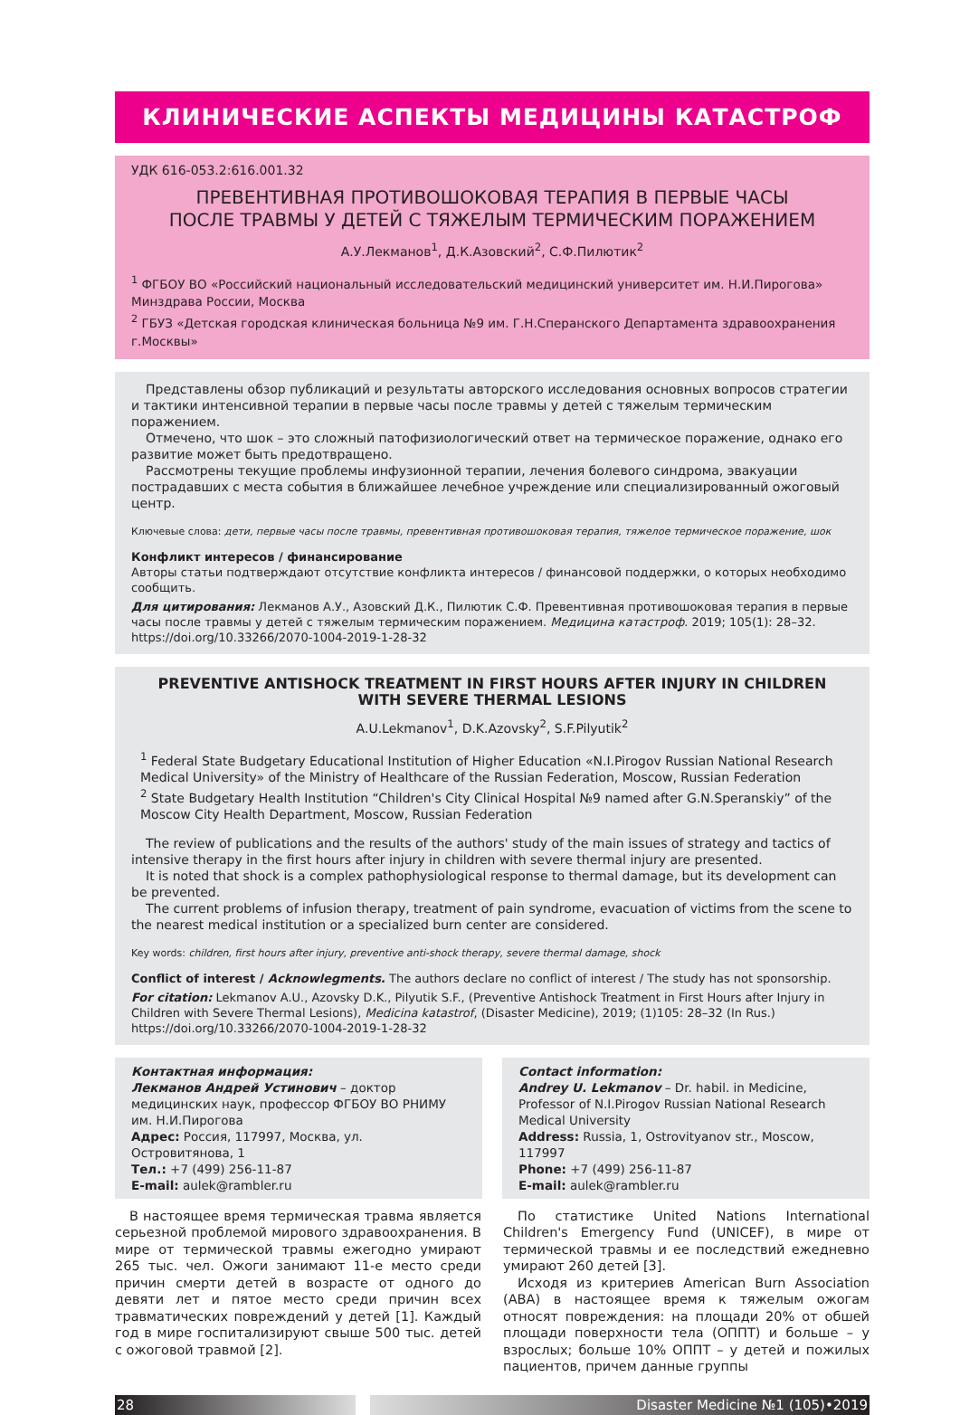КЛИНИЧЕСКИЕ АСПЕКТЫ МЕДИЦИНЫ КАТАСТРОФ
УДК 616-053.2:616.001.32
ПРЕВЕНТИВНАЯ ПРОТИВОШОКОВАЯ ТЕРАПИЯ В ПЕРВЫЕ ЧАСЫ
ПОСЛЕ ТРАВМЫ У ДЕТЕЙ С ТЯЖЕЛЫМ ТЕРМИЧЕСКИМ ПОРАЖЕНИЕМ
А.У.Лекманов<sup>1</sup>, Д.К.Азовский<sup>2</sup>, С.Ф.Пилютик<sup>2</sup>
<sup>1</sup> ФГБОУ ВО «Российский национальный исследовательский медицинский университет им. Н.И.Пирогова» Минздрава России, Москва
<sup>2</sup> ГБУЗ «Детская городская клиническая больница №9 им. Г.Н.Сперанского Департамента здравоохранения г.Москвы»
Представлены обзор публикаций и результаты авторского исследования основных вопросов стратегии и тактики интенсивной терапии в первые часы после травмы у детей с тяжелым термическим поражением.
Отмечено, что шок – это сложный патофизиологический ответ на термическое поражение, однако его развитие может быть предотвращено.
Рассмотрены текущие проблемы инфузионной терапии, лечения болевого синдрома, эвакуации пострадавших с места события в ближайшее лечебное учреждение или специализированный ожоговый центр.
Ключевые слова: дети, первые часы после травмы, превентивная противошоковая терапия, тяжелое термическое поражение, шок
Конфликт интересов / финансирование
Авторы статьи подтверждают отсутствие конфликта интересов / финансовой поддержки, о которых необходимо сообщить.
Для цитирования: Лекманов А.У., Азовский Д.К., Пилютик С.Ф. Превентивная противошоковая терапия в первые часы после травмы у детей с тяжелым термическим поражением. Медицина катастроф. 2019; 105(1): 28–32. https://doi.org/10.33266/2070-1004-2019-1-28-32
PREVENTIVE ANTISHOCK TREATMENT IN FIRST HOURS AFTER INJURY IN CHILDREN
WITH SEVERE THERMAL LESIONS
A.U.Lekmanov<sup>1</sup>, D.K.Azovsky<sup>2</sup>, S.F.Pilyutik<sup>2</sup>
<sup>1</sup> Federal State Budgetary Educational Institution of Higher Education «N.I.Pirogov Russian National Research Medical University» of the Ministry of Healthcare of the Russian Federation, Moscow, Russian Federation
<sup>2</sup> State Budgetary Health Institution “Children's City Clinical Hospital №9 named after G.N.Speranskiy” of the Moscow City Health Department, Moscow, Russian Federation
The review of publications and the results of the authors' study of the main issues of strategy and tactics of intensive therapy in the first hours after injury in children with severe thermal injury are presented.
It is noted that shock is a complex pathophysiological response to thermal damage, but its development can be prevented.
The current problems of infusion therapy, treatment of pain syndrome, evacuation of victims from the scene to the nearest medical institution or a specialized burn center are considered.
Key words: children, first hours after injury, preventive anti-shock therapy, severe thermal damage, shock
Conflict of interest / Acknowlegments. The authors declare no conflict of interest / The study has not sponsorship.
For citation: Lekmanov A.U., Azovsky D.K., Pilyutik S.F., (Preventive Antishock Treatment in First Hours after Injury in Children with Severe Thermal Lesions), Medicina katastrof, (Disaster Medicine), 2019; (1)105: 28–32 (In Rus.) https://doi.org/10.33266/2070-1004-2019-1-28-32
Контактная информация:
Лекманов Андрей Устинович – доктор медицинских наук, профессор ФГБОУ ВО РНИМУ им. Н.И.Пирогова
Адрес: Россия, 117997, Москва, ул. Островитянова, 1
Тел.: +7 (499) 256-11-87
E-mail: aulek@rambler.ru
Contact information:
Andrey U. Lekmanov – Dr. habil. in Medicine, Professor of N.I.Pirogov Russian National Research Medical University
Address: Russia, 1, Ostrovityanov str., Moscow, 117997
Phone: +7 (499) 256-11-87
E-mail: aulek@rambler.ru
В настоящее время термическая травма является серьезной проблемой мирового здравоохранения. В мире от термической травмы ежегодно умирают 265 тыс. чел. Ожоги занимают 11-е место среди причин смерти детей в возрасте от одного до девяти лет и пятое место среди причин всех травматических повреждений у детей [1]. Каждый год в мире госпитализируют свыше 500 тыс. детей с ожоговой травмой [2].
По статистике United Nations International Children's Emergency Fund (UNICEF), в мире от термической травмы и ее последствий ежедневно умирают 260 детей [3].
Исходя из критериев American Burn Association (ABA) в настоящее время к тяжелым ожогам относят повреждения: на площади 20% от обшей площади поверхности тела (ОППТ) и больше – у взрослых; больше 10% ОППТ – у детей и пожилых пациентов, причем данные группы
28 Disaster Medicine №1 (105)•2019